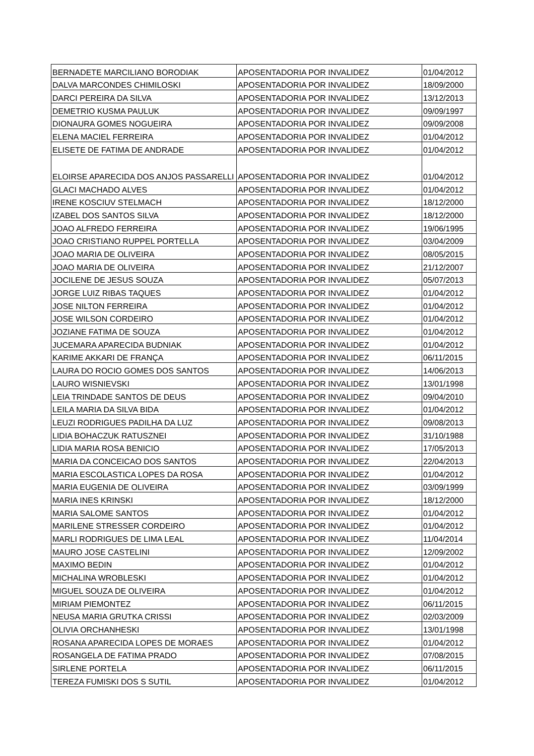| BERNADETE MARCILIANO BORODIAK | APOSENTADORIA POR INVALIDEZ | 01/04/2012 |
| DALVA MARCONDES CHIMILOSKI | APOSENTADORIA POR INVALIDEZ | 18/09/2000 |
| DARCI PEREIRA DA SILVA | APOSENTADORIA POR INVALIDEZ | 13/12/2013 |
| DEMETRIO KUSMA PAULUK | APOSENTADORIA POR INVALIDEZ | 09/09/1997 |
| DIONAURA GOMES NOGUEIRA | APOSENTADORIA POR INVALIDEZ | 09/09/2008 |
| ELENA MACIEL FERREIRA | APOSENTADORIA POR INVALIDEZ | 01/04/2012 |
| ELISETE DE FATIMA DE ANDRADE | APOSENTADORIA POR INVALIDEZ | 01/04/2012 |
| ELOIRSE APARECIDA DOS ANJOS PASSARELLI | APOSENTADORIA POR INVALIDEZ | 01/04/2012 |
| GLACI MACHADO ALVES | APOSENTADORIA POR INVALIDEZ | 01/04/2012 |
| IRENE KOSCIUV STELMACH | APOSENTADORIA POR INVALIDEZ | 18/12/2000 |
| IZABEL DOS SANTOS SILVA | APOSENTADORIA POR INVALIDEZ | 18/12/2000 |
| JOAO ALFREDO FERREIRA | APOSENTADORIA POR INVALIDEZ | 19/06/1995 |
| JOAO CRISTIANO RUPPEL PORTELLA | APOSENTADORIA POR INVALIDEZ | 03/04/2009 |
| JOAO MARIA DE OLIVEIRA | APOSENTADORIA POR INVALIDEZ | 08/05/2015 |
| JOAO MARIA DE OLIVEIRA | APOSENTADORIA POR INVALIDEZ | 21/12/2007 |
| JOCILENE DE JESUS SOUZA | APOSENTADORIA POR INVALIDEZ | 05/07/2013 |
| JORGE LUIZ RIBAS TAQUES | APOSENTADORIA POR INVALIDEZ | 01/04/2012 |
| JOSE NILTON FERREIRA | APOSENTADORIA POR INVALIDEZ | 01/04/2012 |
| JOSE WILSON CORDEIRO | APOSENTADORIA POR INVALIDEZ | 01/04/2012 |
| JOZIANE FATIMA DE SOUZA | APOSENTADORIA POR INVALIDEZ | 01/04/2012 |
| JUCEMARA APARECIDA BUDNIAK | APOSENTADORIA POR INVALIDEZ | 01/04/2012 |
| KARIME AKKARI DE FRANÇA | APOSENTADORIA POR INVALIDEZ | 06/11/2015 |
| LAURA DO ROCIO GOMES DOS SANTOS | APOSENTADORIA POR INVALIDEZ | 14/06/2013 |
| LAURO WISNIEVSKI | APOSENTADORIA POR INVALIDEZ | 13/01/1998 |
| LEIA TRINDADE SANTOS DE DEUS | APOSENTADORIA POR INVALIDEZ | 09/04/2010 |
| LEILA MARIA DA SILVA BIDA | APOSENTADORIA POR INVALIDEZ | 01/04/2012 |
| LEUZI RODRIGUES PADILHA DA LUZ | APOSENTADORIA POR INVALIDEZ | 09/08/2013 |
| LIDIA BOHACZUK RATUSZNEI | APOSENTADORIA POR INVALIDEZ | 31/10/1988 |
| LIDIA MARIA ROSA BENICIO | APOSENTADORIA POR INVALIDEZ | 17/05/2013 |
| MARIA DA CONCEICAO DOS SANTOS | APOSENTADORIA POR INVALIDEZ | 22/04/2013 |
| MARIA ESCOLASTICA LOPES DA ROSA | APOSENTADORIA POR INVALIDEZ | 01/04/2012 |
| MARIA EUGENIA DE OLIVEIRA | APOSENTADORIA POR INVALIDEZ | 03/09/1999 |
| MARIA INES KRINSKI | APOSENTADORIA POR INVALIDEZ | 18/12/2000 |
| MARIA SALOME SANTOS | APOSENTADORIA POR INVALIDEZ | 01/04/2012 |
| MARILENE STRESSER CORDEIRO | APOSENTADORIA POR INVALIDEZ | 01/04/2012 |
| MARLI RODRIGUES DE LIMA LEAL | APOSENTADORIA POR INVALIDEZ | 11/04/2014 |
| MAURO JOSE CASTELINI | APOSENTADORIA POR INVALIDEZ | 12/09/2002 |
| MAXIMO BEDIN | APOSENTADORIA POR INVALIDEZ | 01/04/2012 |
| MICHALINA WROBLESKI | APOSENTADORIA POR INVALIDEZ | 01/04/2012 |
| MIGUEL SOUZA DE OLIVEIRA | APOSENTADORIA POR INVALIDEZ | 01/04/2012 |
| MIRIAM PIEMONTEZ | APOSENTADORIA POR INVALIDEZ | 06/11/2015 |
| NEUSA MARIA GRUTKA CRISSI | APOSENTADORIA POR INVALIDEZ | 02/03/2009 |
| OLIVIA ORCHANHESKI | APOSENTADORIA POR INVALIDEZ | 13/01/1998 |
| ROSANA APARECIDA LOPES DE MORAES | APOSENTADORIA POR INVALIDEZ | 01/04/2012 |
| ROSANGELA DE FATIMA PRADO | APOSENTADORIA POR INVALIDEZ | 07/08/2015 |
| SIRLENE PORTELA | APOSENTADORIA POR INVALIDEZ | 06/11/2015 |
| TEREZA FUMISKI DOS S SUTIL | APOSENTADORIA POR INVALIDEZ | 01/04/2012 |